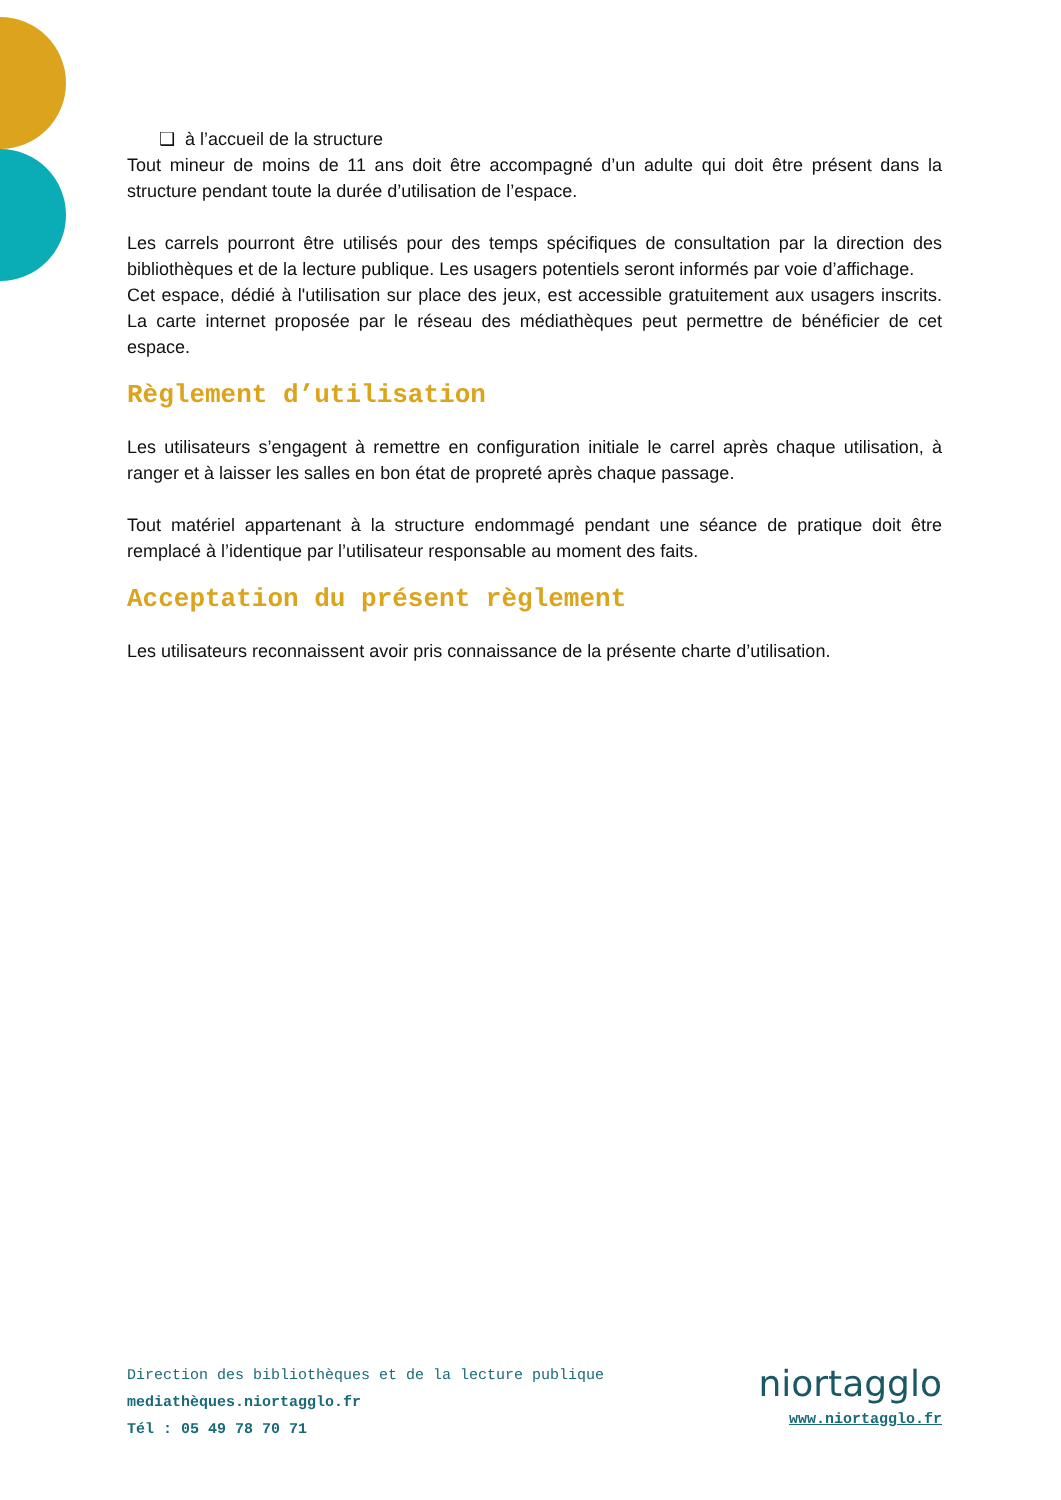❑ à l’accueil de la structure
Tout mineur de moins de 11 ans doit être accompagné d’un adulte qui doit être présent dans la structure pendant toute la durée d’utilisation de l’espace.
Les carrels pourront être utilisés pour des temps spécifiques de consultation par la direction des bibliothèques et de la lecture publique. Les usagers potentiels seront informés par voie d’affichage.
Cet espace, dédié à l'utilisation sur place des jeux, est accessible gratuitement aux usagers inscrits. La carte internet proposée par le réseau des médiathèques peut permettre de bénéficier de cet espace.
Règlement d’utilisation
Les utilisateurs s’engagent à remettre en configuration initiale le carrel après chaque utilisation, à ranger et à laisser les salles en bon état de propreté après chaque passage.
Tout matériel appartenant à la structure endommagé pendant une séance de pratique doit être remplacé à l’identique par l’utilisateur responsable au moment des faits.
Acceptation du présent règlement
Les utilisateurs reconnaissent avoir pris connaissance de la présente charte d’utilisation.
Direction des bibliothèques et de la lecture publique
mediathèques.niortagglo.fr
Tél : 05 49 78 70 71
niortagglo
www.niortagglo.fr